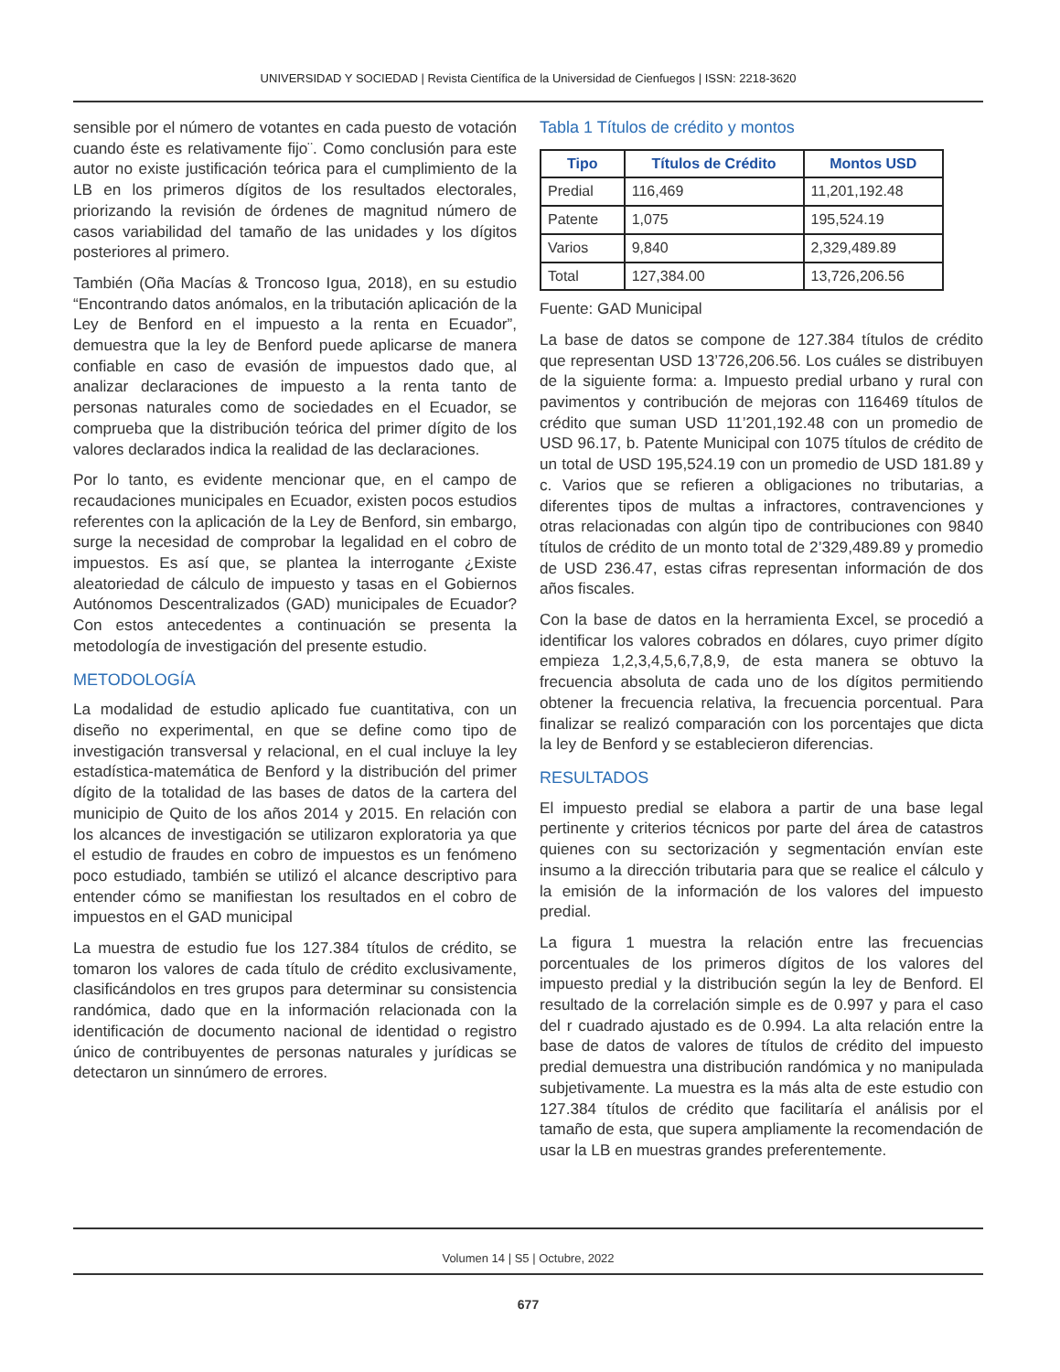UNIVERSIDAD Y SOCIEDAD | Revista Científica de la Universidad de Cienfuegos | ISSN: 2218-3620
sensible por el número de votantes en cada puesto de votación cuando éste es relativamente fijo¨. Como conclusión para este autor no existe justificación teórica para el cumplimiento de la LB en los primeros dígitos de los resultados electorales, priorizando la revisión de órdenes de magnitud número de casos variabilidad del tamaño de las unidades y los dígitos posteriores al primero.
También (Oña Macías & Troncoso Igua, 2018), en su estudio “Encontrando datos anómalos, en la tributación aplicación de la Ley de Benford en el impuesto a la renta en Ecuador”, demuestra que la ley de Benford puede aplicarse de manera confiable en caso de evasión de impuestos dado que, al analizar declaraciones de impuesto a la renta tanto de personas naturales como de sociedades en el Ecuador, se comprueba que la distribución teórica del primer dígito de los valores declarados indica la realidad de las declaraciones.
Por lo tanto, es evidente mencionar que, en el campo de recaudaciones municipales en Ecuador, existen pocos estudios referentes con la aplicación de la Ley de Benford, sin embargo, surge la necesidad de comprobar la legalidad en el cobro de impuestos. Es así que, se plantea la interrogante ¿Existe aleatoriedad de cálculo de impuesto y tasas en el Gobiernos Autónomos Descentralizados (GAD) municipales de Ecuador? Con estos antecedentes a continuación se presenta la metodología de investigación del presente estudio.
METODOLOGÍA
La modalidad de estudio aplicado fue cuantitativa, con un diseño no experimental, en que se define como tipo de investigación transversal y relacional, en el cual incluye la ley estadística-matemática de Benford y la distribución del primer dígito de la totalidad de las bases de datos de la cartera del municipio de Quito de los años 2014 y 2015. En relación con los alcances de investigación se utilizaron exploratoria ya que el estudio de fraudes en cobro de impuestos es un fenómeno poco estudiado, también se utilizó el alcance descriptivo para entender cómo se manifiestan los resultados en el cobro de impuestos en el GAD municipal
La muestra de estudio fue los 127.384 títulos de crédito, se tomaron los valores de cada título de crédito exclusivamente, clasificándolos en tres grupos para determinar su consistencia randómica, dado que en la información relacionada con la identificación de documento nacional de identidad o registro único de contribuyentes de personas naturales y jurídicas se detectaron un sinnúmero de errores.
Tabla 1 Títulos de crédito y montos
| Tipo | Títulos de Crédito | Montos USD |
| --- | --- | --- |
| Predial | 116,469 | 11,201,192.48 |
| Patente | 1,075 | 195,524.19 |
| Varios | 9,840 | 2,329,489.89 |
| Total | 127,384.00 | 13,726,206.56 |
Fuente: GAD Municipal
La base de datos se compone de 127.384 títulos de crédito que representan USD 13’726,206.56. Los cuáles se distribuyen de la siguiente forma: a. Impuesto predial urbano y rural con pavimentos y contribución de mejoras con 116469 títulos de crédito que suman USD 11’201,192.48 con un promedio de USD 96.17, b. Patente Municipal con 1075 títulos de crédito de un total de USD 195,524.19 con un promedio de USD 181.89 y c. Varios que se refieren a obligaciones no tributarias, a diferentes tipos de multas a infractores, contravenciones y otras relacionadas con algún tipo de contribuciones con 9840 títulos de crédito de un monto total de 2’329,489.89 y promedio de USD 236.47, estas cifras representan información de dos años fiscales.
Con la base de datos en la herramienta Excel, se procedió a identificar los valores cobrados en dólares, cuyo primer dígito empieza 1,2,3,4,5,6,7,8,9, de esta manera se obtuvo la frecuencia absoluta de cada uno de los dígitos permitiendo obtener la frecuencia relativa, la frecuencia porcentual. Para finalizar se realizó comparación con los porcentajes que dicta la ley de Benford y se establecieron diferencias.
RESULTADOS
El impuesto predial se elabora a partir de una base legal pertinente y criterios técnicos por parte del área de catastros quienes con su sectorización y segmentación envían este insumo a la dirección tributaria para que se realice el cálculo y la emisión de la información de los valores del impuesto predial.
La figura 1 muestra la relación entre las frecuencias porcentuales de los primeros dígitos de los valores del impuesto predial y la distribución según la ley de Benford. El resultado de la correlación simple es de 0.997 y para el caso del r cuadrado ajustado es de 0.994. La alta relación entre la base de datos de valores de títulos de crédito del impuesto predial demuestra una distribución randómica y no manipulada subjetivamente. La muestra es la más alta de este estudio con 127.384 títulos de crédito que facilitaría el análisis por el tamaño de esta, que supera ampliamente la recomendación de usar la LB en muestras grandes preferentemente.
Volumen 14 | S5 | Octubre, 2022
677